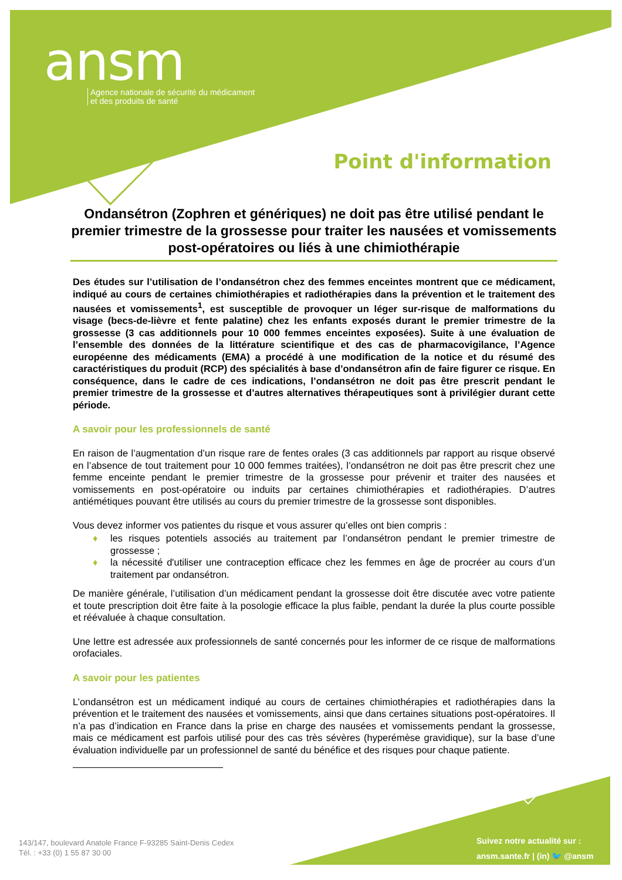ansm
Agence nationale de sécurité du médicament
et des produits de santé
Point d'information
Ondansétron (Zophren et génériques) ne doit pas être utilisé pendant le premier trimestre de la grossesse pour traiter les nausées et vomissements post-opératoires ou liés à une chimiothérapie
Des études sur l’utilisation de l’ondansétron chez des femmes enceintes montrent que ce médicament, indiqué au cours de certaines chimiothérapies et radiothérapies dans la prévention et le traitement des nausées et vomissements<sup>1</sup>, est susceptible de provoquer un léger sur-risque de malformations du visage (becs-de-lièvre et fente palatine) chez les enfants exposés durant le premier trimestre de la grossesse (3 cas additionnels pour 10 000 femmes enceintes exposées). Suite à une évaluation de l’ensemble des données de la littérature scientifique et des cas de pharmacovigilance, l’Agence européenne des médicaments (EMA) a procédé à une modification de la notice et du résumé des caractéristiques du produit (RCP) des spécialités à base d’ondansétron afin de faire figurer ce risque. En conséquence, dans le cadre de ces indications, l’ondansétron ne doit pas être prescrit pendant le premier trimestre de la grossesse et d’autres alternatives thérapeutiques sont à privilégier durant cette période.
A savoir pour les professionnels de santé
En raison de l’augmentation d’un risque rare de fentes orales (3 cas additionnels par rapport au risque observé en l’absence de tout traitement pour 10 000 femmes traitées), l’ondansétron ne doit pas être prescrit chez une femme enceinte pendant le premier trimestre de la grossesse pour prévenir et traiter des nausées et vomissements en post-opératoire ou induits par certaines chimiothérapies et radiothérapies. D’autres antiémétiques pouvant être utilisés au cours du premier trimestre de la grossesse sont disponibles.
Vous devez informer vos patientes du risque et vous assurer qu’elles ont bien compris :
♦ les risques potentiels associés au traitement par l’ondansétron pendant le premier trimestre de grossesse ;
♦ la nécessité d'utiliser une contraception efficace chez les femmes en âge de procréer au cours d’un traitement par ondansétron.
De manière générale, l’utilisation d’un médicament pendant la grossesse doit être discutée avec votre patiente et toute prescription doit être faite à la posologie efficace la plus faible, pendant la durée la plus courte possible et réévaluée à chaque consultation.
Une lettre est adressée aux professionnels de santé concernés pour les informer de ce risque de malformations orofaciales.
A savoir pour les patientes
L’ondansétron est un médicament indiqué au cours de certaines chimiothérapies et radiothérapies dans la prévention et le traitement des nausées et vomissements, ainsi que dans certaines situations post-opératoires. Il n’a pas d’indication en France dans la prise en charge des nausées et vomissements pendant la grossesse, mais ce médicament est parfois utilisé pour des cas très sévères (hyperémèse gravidique), sur la base d’une évaluation individuelle par un professionnel de santé du bénéfice et des risques pour chaque patiente.
143/147, boulevard Anatole France F-93285 Saint-Denis Cedex
Tél. : +33 (0) 1 55 87 30 00
Suivez notre actualité sur :
ansm.sante.fr | (in) 🐦 @ansm